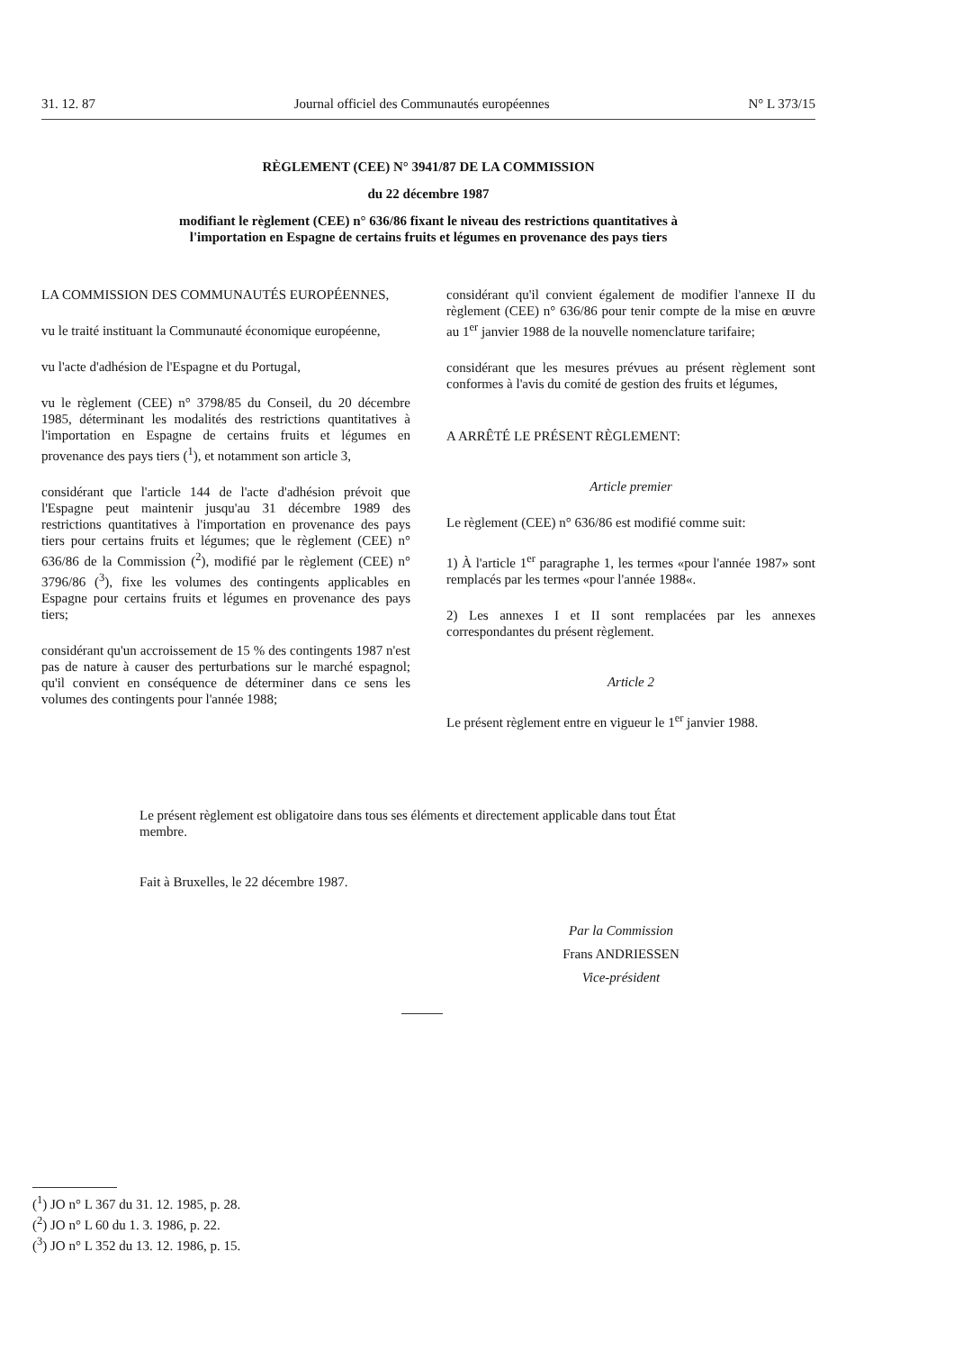31. 12. 87 Journal officiel des Communautés européennes N° L 373/15
RÈGLEMENT (CEE) N° 3941/87 DE LA COMMISSION
du 22 décembre 1987
modifiant le règlement (CEE) n° 636/86 fixant le niveau des restrictions quantitatives à
l'importation en Espagne de certains fruits et légumes en provenance des pays tiers
LA COMMISSION DES COMMUNAUTÉS EUROPÉENNES,
vu le traité instituant la Communauté économique européenne,
vu l'acte d'adhésion de l'Espagne et du Portugal,
vu le règlement (CEE) n° 3798/85 du Conseil, du 20 décembre 1985, déterminant les modalités des restrictions quantitatives à l'importation en Espagne de certains fruits et légumes en provenance des pays tiers (<sup>1</sup>), et notamment son article 3,
considérant que l'article 144 de l'acte d'adhésion prévoit que l'Espagne peut maintenir jusqu'au 31 décembre 1989 des restrictions quantitatives à l'importation en provenance des pays tiers pour certains fruits et légumes; que le règlement (CEE) n° 636/86 de la Commission (<sup>2</sup>), modifié par le règlement (CEE) n° 3796/86 (<sup>3</sup>), fixe les volumes des contingents applicables en Espagne pour certains fruits et légumes en provenance des pays tiers;
considérant qu'un accroissement de 15 % des contingents 1987 n'est pas de nature à causer des perturbations sur le marché espagnol; qu'il convient en conséquence de déterminer dans ce sens les volumes des contingents pour l'année 1988;
considérant qu'il convient également de modifier l'annexe II du règlement (CEE) n° 636/86 pour tenir compte de la mise en œuvre au 1<sup>er</sup> janvier 1988 de la nouvelle nomenclature tarifaire;
considérant que les mesures prévues au présent règlement sont conformes à l'avis du comité de gestion des fruits et légumes,
A ARRÊTÉ LE PRÉSENT RÈGLEMENT:
Article premier
Le règlement (CEE) n° 636/86 est modifié comme suit:
1) À l'article 1<sup>er</sup> paragraphe 1, les termes «pour l'année 1987» sont remplacés par les termes «pour l'année 1988«.
2) Les annexes I et II sont remplacées par les annexes correspondantes du présent règlement.
Article 2
Le présent règlement entre en vigueur le 1<sup>er</sup> janvier 1988.
Le présent règlement est obligatoire dans tous ses éléments et directement applicable dans tout État membre.
Fait à Bruxelles, le 22 décembre 1987.
Par la Commission
Frans ANDRIESSEN
Vice-président
(<sup>1</sup>) JO n° L 367 du 31. 12. 1985, p. 28.
(<sup>2</sup>) JO n° L 60 du 1. 3. 1986, p. 22.
(<sup>3</sup>) JO n° L 352 du 13. 12. 1986, p. 15.